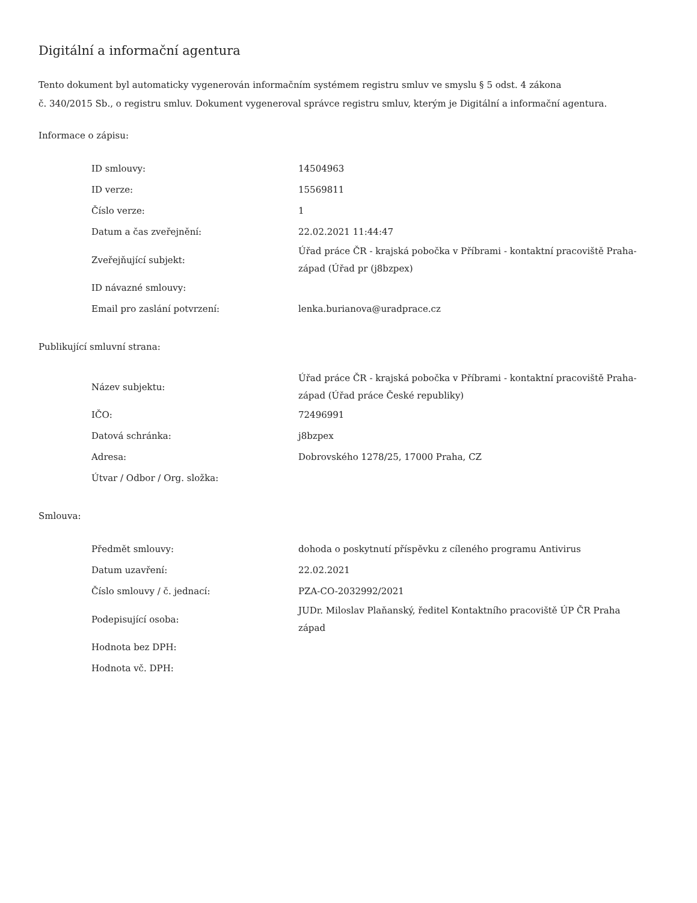Digitální a informační agentura
Tento dokument byl automaticky vygenerován informačním systémem registru smluv ve smyslu § 5 odst. 4 zákona
č. 340/2015 Sb., o registru smluv. Dokument vygeneroval správce registru smluv, kterým je Digitální a informační agentura.
Informace o zápisu:
| ID smlouvy: | 14504963 |
| ID verze: | 15569811 |
| Číslo verze: | 1 |
| Datum a čas zveřejnění: | 22.02.2021 11:44:47 |
| Zveřejňující subjekt: | Úřad práce ČR - krajská pobočka v Příbrami - kontaktní pracoviště Praha-západ (Úřad pr (j8bzpex) |
| ID návazné smlouvy: | |
| Email pro zaslání potvrzení: | lenka.burianova@uradprace.cz |
Publikující smluvní strana:
| Název subjektu: | Úřad práce ČR - krajská pobočka v Příbrami - kontaktní pracoviště Praha-západ (Úřad práce České republiky) |
| IČO: | 72496991 |
| Datová schránka: | j8bzpex |
| Adresa: | Dobrovského 1278/25, 17000 Praha, CZ |
| Útvar / Odbor / Org. složka: | |
Smlouva:
| Předmět smlouvy: | dohoda o poskytnutí příspěvku z cíleného programu Antivirus |
| Datum uzavření: | 22.02.2021 |
| Číslo smlouvy / č. jednací: | PZA-CO-2032992/2021 |
| Podepisující osoba: | JUDr. Miloslav Plaňanský, ředitel Kontaktního pracoviště ÚP ČR Praha západ |
| Hodnota bez DPH: | |
| Hodnota vč. DPH: | |